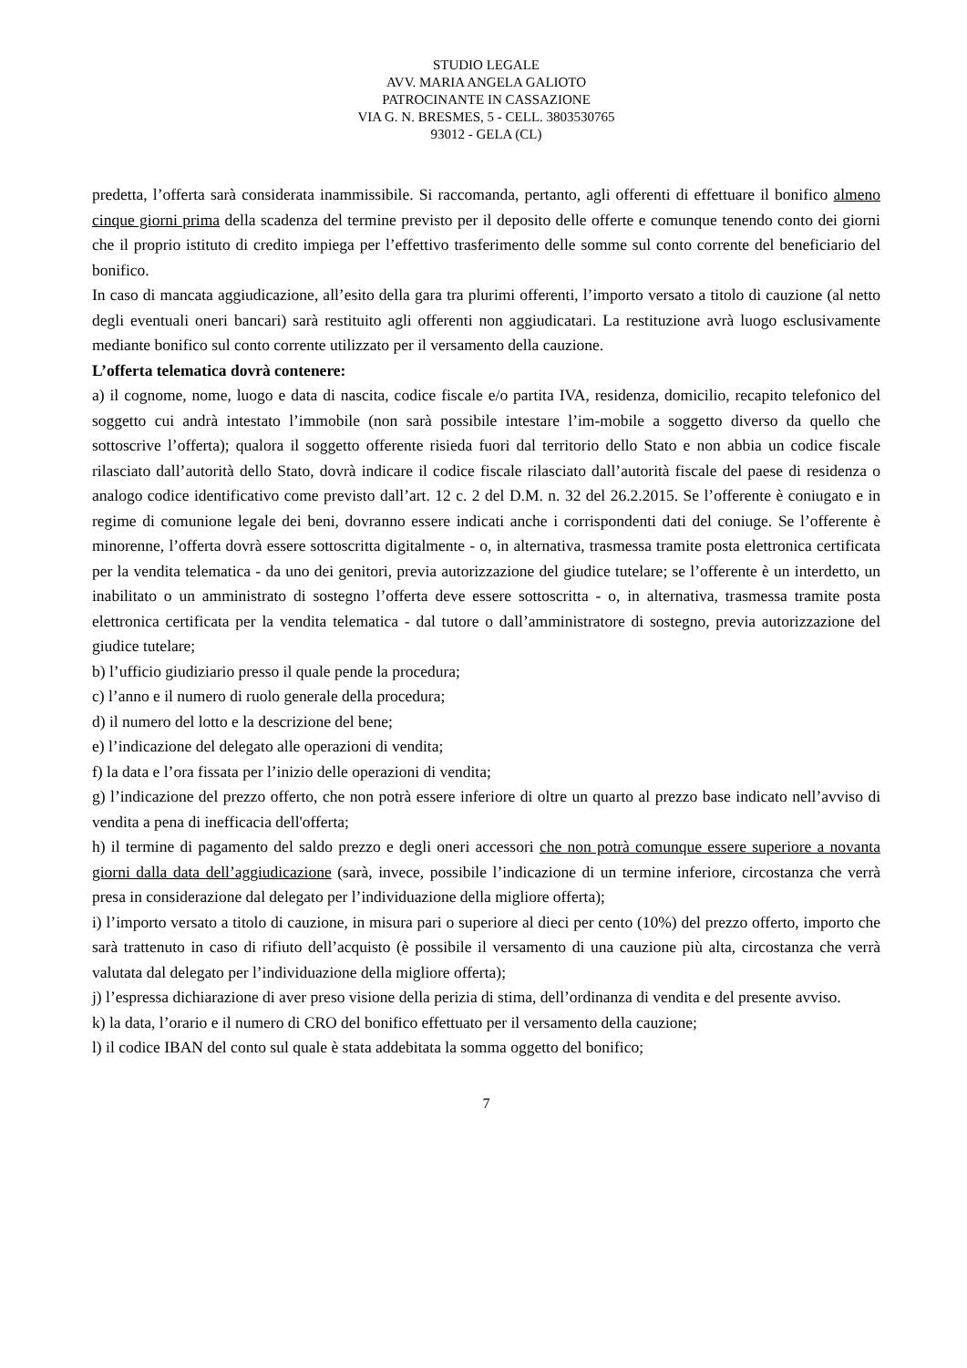STUDIO LEGALE
AVV. MARIA ANGELA GALIOTO
PATROCINANTE IN CASSAZIONE
VIA G. N. BRESMES, 5 - CELL. 3803530765
93012 - GELA (CL)
predetta, l’offerta sarà considerata inammissibile. Si raccomanda, pertanto, agli offerenti di effettuare il bonifico almeno cinque giorni prima della scadenza del termine previsto per il deposito delle offerte e comunque tenendo conto dei giorni che il proprio istituto di credito impiega per l’effettivo trasferimento delle somme sul conto corrente del beneficiario del bonifico.
In caso di mancata aggiudicazione, all’esito della gara tra plurimi offerenti, l’importo versato a titolo di cauzione (al netto degli eventuali oneri bancari) sarà restituito agli offerenti non aggiudicatari. La restituzione avrà luogo esclusivamente mediante bonifico sul conto corrente utilizzato per il versamento della cauzione.
L’offerta telematica dovrà contenere:
a) il cognome, nome, luogo e data di nascita, codice fiscale e/o partita IVA, residenza, domicilio, recapito telefonico del soggetto cui andrà intestato l’immobile (non sarà possibile intestare l’im-mobile a soggetto diverso da quello che sottoscrive l’offerta); qualora il soggetto offerente risieda fuori dal territorio dello Stato e non abbia un codice fiscale rilasciato dall’autorità dello Stato, dovrà indicare il codice fiscale rilasciato dall’autorità fiscale del paese di residenza o analogo codice identificativo come previsto dall’art. 12 c. 2 del D.M. n. 32 del 26.2.2015. Se l’offerente è coniugato e in regime di comunione legale dei beni, dovranno essere indicati anche i corrispondenti dati del coniuge. Se l’offerente è minorenne, l’offerta dovrà essere sottoscritta digitalmente - o, in alternativa, trasmessa tramite posta elettronica certificata per la vendita telematica - da uno dei genitori, previa autorizzazione del giudice tutelare; se l’offerente è un interdetto, un inabilitato o un amministrato di sostegno l’offerta deve essere sottoscritta - o, in alternativa, trasmessa tramite posta elettronica certificata per la vendita telematica - dal tutore o dall’amministratore di sostegno, previa autorizzazione del giudice tutelare;
b) l’ufficio giudiziario presso il quale pende la procedura;
c) l’anno e il numero di ruolo generale della procedura;
d) il numero del lotto e la descrizione del bene;
e) l’indicazione del delegato alle operazioni di vendita;
f) la data e l’ora fissata per l’inizio delle operazioni di vendita;
g) l’indicazione del prezzo offerto, che non potrà essere inferiore di oltre un quarto al prezzo base indicato nell’avviso di vendita a pena di inefficacia dell'offerta;
h) il termine di pagamento del saldo prezzo e degli oneri accessori che non potrà comunque essere superiore a novanta giorni dalla data dell’aggiudicazione (sarà, invece, possibile l’indicazione di un termine inferiore, circostanza che verrà presa in considerazione dal delegato per l’individuazione della migliore offerta);
i) l’importo versato a titolo di cauzione, in misura pari o superiore al dieci per cento (10%) del prezzo offerto, importo che sarà trattenuto in caso di rifiuto dell’acquisto (è possibile il versamento di una cauzione più alta, circostanza che verrà valutata dal delegato per l’individuazione della migliore offerta);
j) l’espressa dichiarazione di aver preso visione della perizia di stima, dell’ordinanza di vendita e del presente avviso.
k) la data, l’orario e il numero di CRO del bonifico effettuato per il versamento della cauzione;
l) il codice IBAN del conto sul quale è stata addebitata la somma oggetto del bonifico;
7